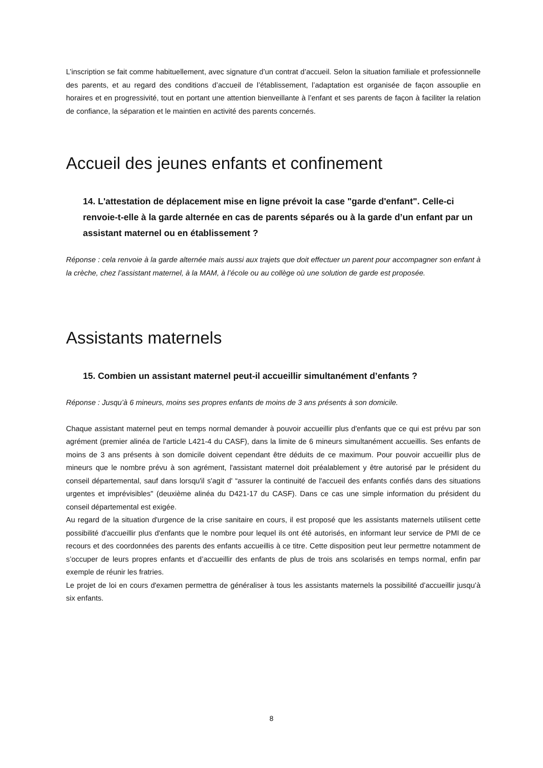L’inscription se fait comme habituellement, avec signature d’un contrat d’accueil. Selon la situation familiale et professionnelle des parents, et au regard des conditions d’accueil de l’établissement, l’adaptation est organisée de façon assouplie en horaires et en progressivité, tout en portant une attention bienveillante à l’enfant et ses parents de façon à faciliter la relation de confiance, la séparation et le maintien en activité des parents concernés.
Accueil des jeunes enfants et confinement
14. L'attestation de déplacement mise en ligne prévoit la case "garde d'enfant". Celle-ci renvoie-t-elle à la garde alternée en cas de parents séparés ou à la garde d’un enfant par un assistant maternel ou en établissement ?
Réponse : cela renvoie à la garde alternée mais aussi aux trajets que doit effectuer un parent pour accompagner son enfant à la crèche, chez l’assistant maternel, à la MAM, à l’école ou au collège où une solution de garde est proposée.
Assistants maternels
15. Combien un assistant maternel peut-il accueillir simultanément d’enfants ?
Réponse : Jusqu’à 6 mineurs, moins ses propres enfants de moins de 3 ans présents à son domicile.
Chaque assistant maternel peut en temps normal demander à pouvoir accueillir plus d'enfants que ce qui est prévu par son agrément (premier alinéa de l'article L421-4 du CASF), dans la limite de 6 mineurs simultanément accueillis. Ses enfants de moins de 3 ans présents à son domicile doivent cependant être déduits de ce maximum. Pour pouvoir accueillir plus de mineurs que le nombre prévu à son agrément, l'assistant maternel doit préalablement y être autorisé par le président du conseil départemental, sauf dans lorsqu'il s'agit d' “assurer la continuité de l'accueil des enfants confiés dans des situations urgentes et imprévisibles" (deuxième alinéa du D421-17 du CASF). Dans ce cas une simple information du président du conseil départemental est exigée.
Au regard de la situation d'urgence de la crise sanitaire en cours, il est proposé que les assistants maternels utilisent cette possibilité d'accueillir plus d'enfants que le nombre pour lequel ils ont été autorisés, en informant leur service de PMI de ce recours et des coordonnées des parents des enfants accueillis à ce titre. Cette disposition peut leur permettre notamment de s’occuper de leurs propres enfants et d’accueillir des enfants de plus de trois ans scolarisés en temps normal, enfin par exemple de réunir les fratries.
Le projet de loi en cours d'examen permettra de généraliser à tous les assistants maternels la possibilité d’accueillir jusqu’à six enfants.
8